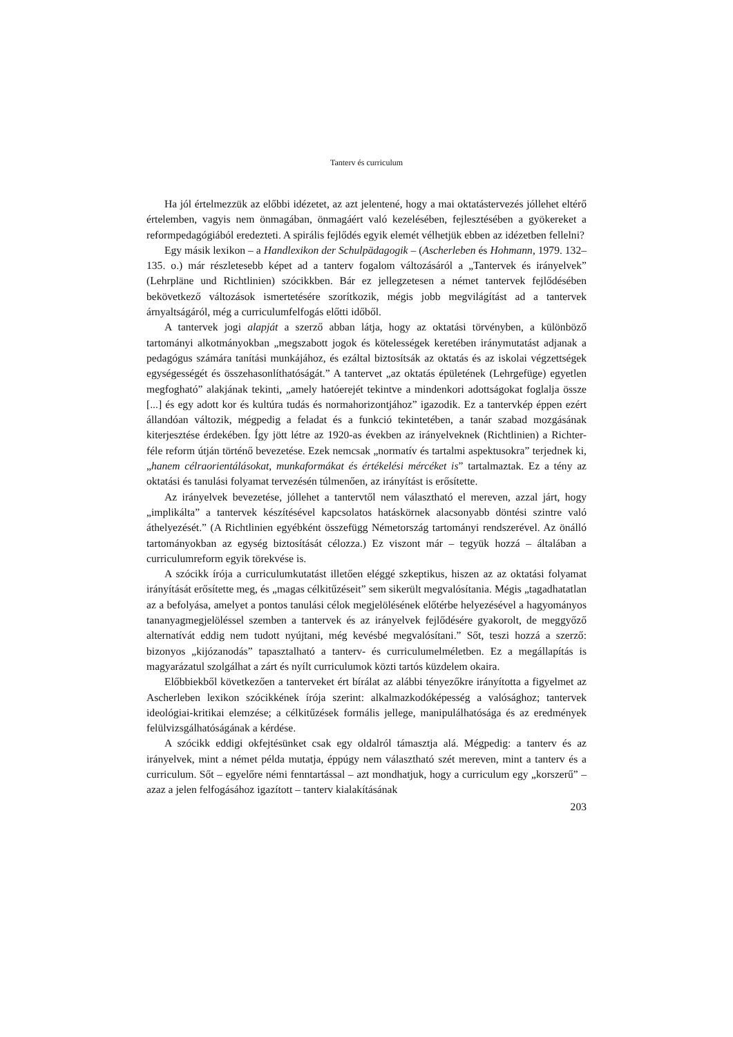Tanterv és curriculum
Ha jól értelmezzük az előbbi idézetet, az azt jelentené, hogy a mai oktatástervezés jóllehet eltérő értelemben, vagyis nem önmagában, önmagáért való kezelésében, fejlesztésében a gyökereket a reformpedagógiából eredezteti. A spirális fejlődés egyik elemét vélhetjük ebben az idézetben fellelni?
Egy másik lexikon – a Handlexikon der Schulpädagogik – (Ascherleben és Hohmann, 1979. 132–135. o.) már részletesebb képet ad a tanterv fogalom változásáról a „Tantervek és irányelvek” (Lehrpläne und Richtlinien) szócikkben. Bár ez jellegzetesen a német tantervek fejlődésében bekövetkező változások ismertetésére szorítkozik, mégis jobb megvilágítást ad a tantervek árnyaltságáról, még a curriculumfelfogás előtti időből.
A tantervek jogi alapját a szerző abban látja, hogy az oktatási törvényben, a különböző tartományi alkotmányokban „megszabott jogok és kötelességek keretében iránymutatást adjanak a pedagógus számára tanítási munkájához, és ezáltal biztosítsák az oktatás és az iskolai végzettségek egységességét és összehasonlíthatóságát.” A tantervet „az oktatás épületének (Lehrgefüge) egyetlen megfogható” alakjának tekinti, „amely hatóerejét tekintve a mindenkori adottságokat foglalja össze [...] és egy adott kor és kultúra tudás és normahorizontjához” igazodik. Ez a tantervkép éppen ezért állandóan változik, mégpedig a feladat és a funkció tekintetében, a tanár szabad mozgásának kiterjesztése érdekében. Így jött létre az 1920-as években az irányelveknek (Richtlinien) a Richter-féle reform útján történő bevezetése. Ezek nemcsak „normatív és tartalmi aspektusokra” terjednek ki, „hanem célraorientálásokat, munkaformákat és értékelési mércéket is” tartalmaztak. Ez a tény az oktatási és tanulási folyamat tervezésén túlmenően, az irányítást is erősítette.
Az irányelvek bevezetése, jóllehet a tantervtől nem választható el mereven, azzal járt, hogy „implikálta” a tantervek készítésével kapcsolatos hatáskörnek alacsonyabb döntési szintre való áthelyezését.” (A Richtlinien egyébként összefügg Németország tartományi rendszerével. Az önálló tartományokban az egység biztosítását célozza.) Ez viszont már – tegyük hozzá – általában a curriculumreform egyik törekvése is.
A szócikk írója a curriculumkutatást illetően eléggé szkeptikus, hiszen az az oktatási folyamat irányítását erősítette meg, és „magas célkitűzéseit” sem sikerült megvalósítania. Mégis „tagadhatatlan az a befolyása, amelyet a pontos tanulási célok megjelölésének előtérbe helyezésével a hagyományos tananyagmegjelöléssel szemben a tantervek és az irányelvek fejlődésére gyakorolt, de meggyőző alternatívát eddig nem tudott nyújtani, még kevésbé megvalósítani.” Sőt, teszi hozzá a szerző: bizonyos „kijózanodás” tapasztalható a tanterv- és curriculumelméletben. Ez a megállapítás is magyarázatul szolgálhat a zárt és nyílt curriculumok közti tartós küzdelem okaira.
Előbbiekből következően a tanterveket ért bírálat az alábbi tényezőkre irányította a figyelmet az Ascherleben lexikon szócikkének írója szerint: alkalmazkodóképesség a valósághoz; tantervek ideológiai-kritikai elemzése; a célkitűzések formális jellege, manipulálhatósága és az eredmények felülvizsgálhatóságának a kérdése.
A szócikk eddigi okfejtésünket csak egy oldalról támasztja alá. Mégpedig: a tanterv és az irányelvek, mint a német példa mutatja, éppúgy nem választható szét mereven, mint a tanterv és a curriculum. Sőt – egyelőre némi fenntartással – azt mondhatjuk, hogy a curriculum egy „korszerű” – azaz a jelen felfogásához igazított – tanterv kialakításának
203